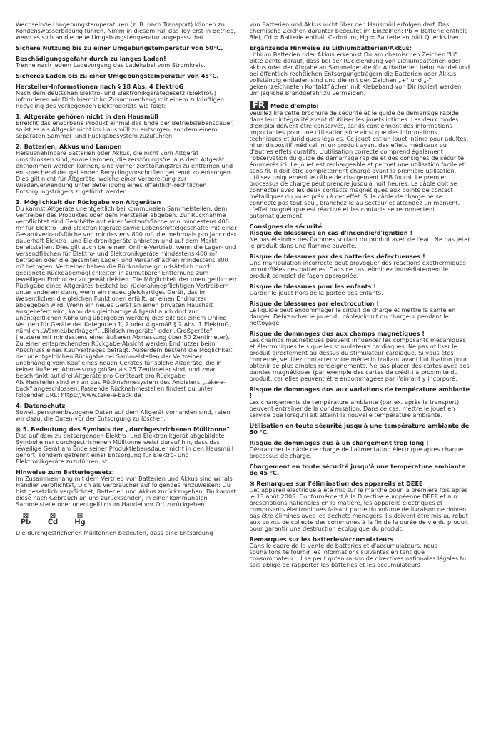Wechselnde Umgebungstemperaturen (z. B. nach Transport) können zu Kondenswasserbildung führen. Nimm in diesem Fall das Toy erst in Betrieb, wenn es sich an die neue Umgebungstemperatur angepasst hat.
Sichere Nutzung bis zu einer Umgebungstemperatur von 50°C.
Beschädigungsgefahr durch zu langes Laden!
Trenne nach jedem Ladevorgang das Ladekabel vom Stromkreis.
Sicheres Laden bis zu einer Umgebungstemperatur von 45°C.
Hersteller-Informationen nach § 18 Abs. 4 ElektroG
Nach dem deutschen Elektro- und Elektronikgerätegesetz (ElektroG) informieren wir Dich hiermit im Zusammenhang mit einem zukünftigen Recycling des vorliegenden Elektrogeräts wie folgt:
1. Altgeräte gehören nicht in den Hausmüll
Erreicht das erworbene Produkt einmal das Ende der Betriebslebensdauer, so ist es als Altgerät nicht im Hausmüll zu entsorgen, sondern einem separaten Sammel- und Rückgabesystem zuzuführen.
2. Batterien, Akkus und Lampen
Herausnehmbare Batterien oder Akkus, die nicht vom Altgerät umschlossen sind, sowie Lampen, die zerstörungsfrei aus dem Altgerät entnommen werden können, sind vorher zerstörungsfrei zu entfernen und entsprechend der geltenden Recyclingvorschriften getrennt zu entsorgen. Dies gilt nicht für Altgeräte, welche einer Vorbereitung zur Wiederverwendung unter Beteiligung eines öffentlich-rechtlichen Entsorgungsträgers zugeführt werden.
3. Möglichkeit der Rückgabe von Altgeräten
Du kannst Altgeräte unentgeltlich bei kommunalen Sammelstellen, dem Vertreiber des Produktes oder dem Hersteller abgeben. Zur Rücknahme verpflichtet sind Geschäfte mit einer Verkaufsfläche von mindestens 400 m² für Elektro- und Elektronikgeräte sowie Lebensmittelgeschäfte mit einer Gesamtverkaufsfläche von mindestens 800 m², die mehrmals pro Jahr oder dauerhaft Elektro- und Elektronikgeräte anbieten und auf dem Markt bereitstellen. Dies gilt auch bei einem Online-Vertrieb, wenn die Lager- und Versandflächen für Elektro- und Elektronikgeräte mindestens 400 m² betragen oder die gesamten Lager- und Versandflächen mindestens 800 m² betragen. Vertreiber haben die Rücknahme grundsätzlich durch geeignete Rückgabemöglichkeiten in zumutbarer Entfernung zum jeweiligen Endnutzer zu gewährleisten. Die Möglichkeit der unentgeltlichen Rückgabe eines Altgerätes besteht bei rücknahmepflichtigen Vertreibern unter anderem dann, wenn ein neues gleichartiges Gerät, das im Wesentlichen die gleichen Funktionen erfüllt, an einen Endnutzer abgegeben wird. Wenn ein neues Gerät an einen privaten Haushalt ausgeliefert wird, kann das gleichartige Altgerät auch dort zur unentgeltlichen Abholung übergeben werden; dies gilt bei einem Online-Vertrieb für Geräte der Kategorien 1, 2 oder 4 gemäß § 2 Abs. 1 ElektroG, nämlich „Wärmeüberträger", „Bildschirmgeräte" oder „Großgeräte" (letztere mit mindestens einer äußeren Abmessung über 50 Zentimeter). Zu einer entsprechenden Rückgabe-Absicht werden Endnutzer beim Abschluss eines Kaufvertrages befragt. Außerdem besteht die Möglichkeit der unentgeltlichen Rückgabe bei Sammelstellen der Vertreiber unabhängig vom Kauf eines neuen Gerätes für solche Altgeräte, die in keiner äußeren Abmessung größer als 25 Zentimeter sind, und zwar beschränkt auf drei Altgeräte pro Geräteart pro Rückgabe.
Als Hersteller sind wir an das Rücknahmesystem des Anbieters „take-e-back" angeschlossen. Passende Rücknahmestellen findest du unter folgender URL: https://www.take-e-back.de
4. Datenschutz
Soweit personenbezogene Daten auf dem Altgerät vorhanden sind, raten wir dazu, die Daten vor der Entsorgung zu löschen.
⊠ 5. Bedeutung des Symbols der „durchgestrichenen Mülltonne"
Das auf dem zu entsorgenden Elektro- und Elektronikgerät abgebildete Symbol einer durchgestrichenen Mülltonne weist darauf hin, dass das jeweilige Gerät am Ende seiner Produktlebensdauer nicht in den Hausmüll gehört, sondern getrennt einer Entsorgung für Elektro- und Elektronikgeräte zuzuführen ist.
Hinweise zum Batteriegesetz:
Im Zusammenhang mit dem Vertrieb von Batterien und Akkus sind wir als Händler verpflichtet, Dich als Verbraucher auf folgendes hinzuweisen: Du bist gesetzlich verpflichtet, Batterien und Akkus zurückzugeben. Du kannst diese nach Gebrauch an uns zurücksenden, in einer kommunalen Sammelstelle oder unentgeltlich im Handel vor Ort zurückgeben.
⊠
Pb ⊠
Cd ⊠
Hg
Die durchgestrichenen Mülltonnen bedeuten, dass eine Entsorgung
von Batterien und Akkus nicht über den Hausmüll erfolgen darf. Das chemische Zeichen darunter bedeutet im Einzelnen: Pb = Batterie enthält Blei, Cd = Batterie enthält Cadmium, Hg = Batterie enthält Quecksilber.
Ergänzende Hinweise zu Lithiumbatterien/Akkus:
Lithium Batterien oder Akkus erkennst Du am chemischen Zeichen "Li" Bitte achte darauf, dass bei der Rücksendung von Lithiumbatterien oder -akkus oder der Abgabe an Sammelgeräte für Altbatterien beim Handel und bei öffentlich-rechtlichen Entsorgungsträgern die Batterien oder Akkus vollständig entladen sind und die mit den Zeichen „+" und „-" gekennzeichneten Kontaktflächen mit Klebeband von Dir isoliert werden, um jegliche Brandgefahr zu vermeiden.
FR Mode d'emploi
Veuillez lire cette brochure de sécurité et le guide de démarrage rapide dans leur intégralité avant d'utiliser les jouets intimes. Les deux modes d'emploi doivent être conservés, car ils contiennent des informations importantes pour une utilisation sûre ainsi que des informations techniques et juridiques légales. Ce jouet est un jouet intime pour adultes, ni un dispositif médical, ni un produit ayant des effets médicaux ou d'autres effets curatifs. L'utilisation correcte comprend également l'observation du guide de démarrage rapide et des consignes de sécurité énumérés ici. Le jouet est rechargeable et permet une utilisation facile et sans fil. Il doit être complètement chargé avant la première utilisation. Utilisez uniquement le câble de chargement USB fourni. Le premier processus de charge peut prendre jusqu'à huit heures. Le câble doit se connecter avec les deux contacts magnétiques aux points de contact métalliques du jouet prévu à cet effet. Si le câble de charge ne se connecte pas tout seul, branchez-le au secteur et attendez un moment. L'effet magnétique est réactivé et les contacts se reconnectent automatiquement.
Consignes de sécurité
Risque de blessures en cas d'incendie/d'ignition !
Ne pas éteindre des flammes sortant du produit avec de l'eau. Ne pas jeter le produit dans une flamme ouverte.
Risque de blessures par des batteries défectueuses !
Une manipulation incorrecte peut provoquer des réactions exothermiques incontrôlées des batteries. Dans ce cas, éliminez immédiatement le produit complet de façon appropriée.
Risque de blessures pour les enfants !
Garder le jouet hors de la portée des enfants.
Risque de blessures par électrocution !
Le liquide peut endommager le circuit de charge et mettre la santé en danger. Débrancher le jouet du câble/circuit du chargeur pendant le nettoyage.
Risque de dommages dus aux champs magnétiques !
Les champs magnétiques peuvent influencer les composants mécaniques et électroniques tels que les stimulateurs cardiaques. Ne pas utiliser le produit directement au-dessus du stimulateur cardiaque. Si vous êtes concerné, veuillez contacter votre médecin traitant avant l'utilisation pour obtenir de plus amples renseignements. Ne pas placer des cartes avec des bandes magnétiques (par exemple des cartes de crédit) à proximité du produit, car elles peuvent être endommagées par l'aimant y incorporé.
Risque de dommages dus aux variations de température ambiante !
Les changements de température ambiante (par ex. après le transport) peuvent entraîner de la condensation. Dans ce cas, mettre le jouet en service que lorsqu'il ait atteint la nouvelle température ambiante.
Utilisation en toute sécurité jusqu'à une température ambiante de 50 °C.
Risque de dommages dus à un chargement trop long !
Débrancher le câble de charge de l'alimentation électrique après chaque processus de charge.
Chargement en toute sécurité jusqu'à une température ambiante de 45 °C.
⊠ Remarques sur l'élimination des appareils et DEEE
Cet appareil électrique a été mis sur le marché pour la première fois après le 13 août 2005. Conformément à la Directive européenne DEEE et aux prescriptions nationales en la matière, les appareils électriques et composants électroniques faisant partie du volume de livraison ne doivent pas être éliminés avec les déchets ménagers. Ils doivent être mis au rebut aux points de collecte des communes à la fin de la durée de vie du produit pour garantir une destruction écologique du produit.
Remarques sur les batteries/accumulateurs
Dans le cadre de la vente de batteries et d'accumulateurs, nous souhaitons te fournir les informations suivantes en tant que consommateur : il se peut qu'en raison de directives nationales légales tu sois obligé de rapporter les batteries et les accumulateurs